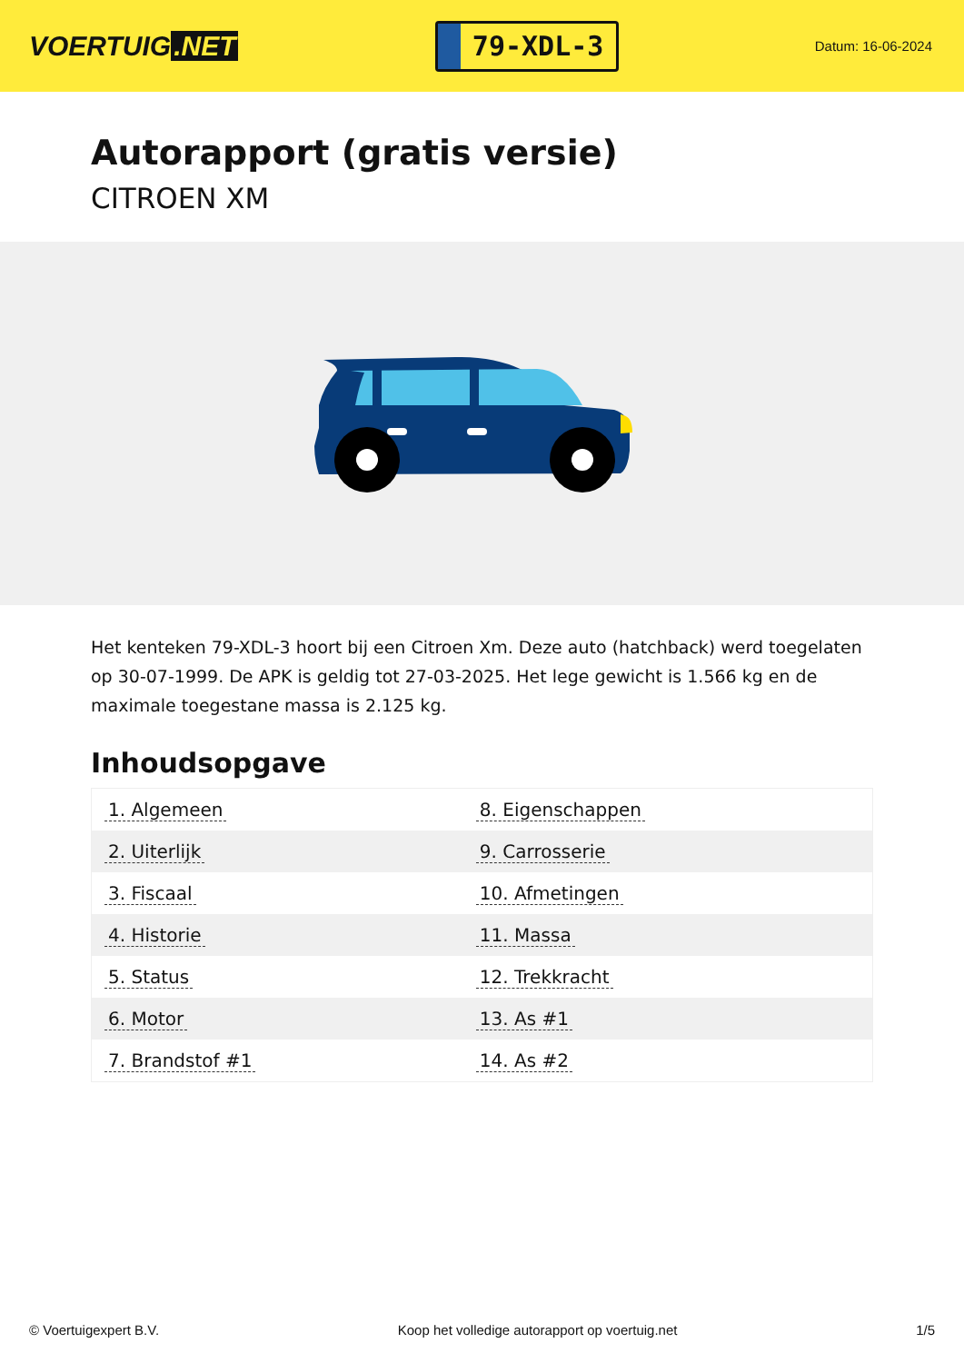VOERTUIG.NET
79-XDL-3
Datum: 16-06-2024
Autorapport (gratis versie)
CITROEN XM
Het kenteken 79-XDL-3 hoort bij een Citroen Xm. Deze auto (hatchback) werd toegelaten op 30-07-1999. De APK is geldig tot 27-03-2025. Het lege gewicht is 1.566 kg en de maximale toegestane massa is 2.125 kg.
Inhoudsopgave
| 1. Algemeen | 8. Eigenschappen |
| 2. Uiterlijk | 9. Carrosserie |
| 3. Fiscaal | 10. Afmetingen |
| 4. Historie | 11. Massa |
| 5. Status | 12. Trekkracht |
| 6. Motor | 13. As #1 |
| 7. Brandstof #1 | 14. As #2 |
© Voertuigexpert B.V. Koop het volledige autorapport op voertuig.net 1/5